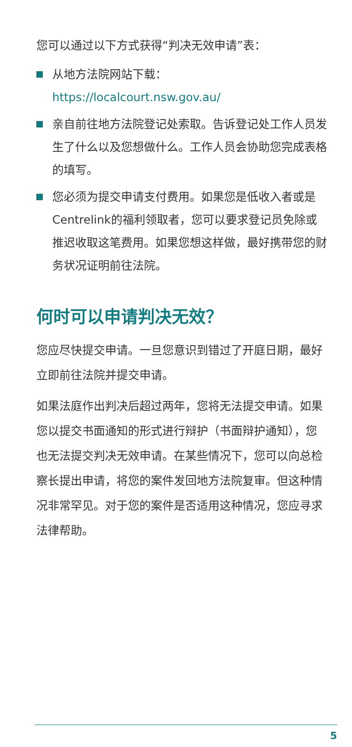您可以通过以下方式获得“判决无效申请”表：
从地方法院网站下载：https://localcourt.nsw.gov.au/
亲自前往地方法院登记处索取。告诉登记处工作人员发生了什么以及您想做什么。工作人员会协助您完成表格的填写。
您必须为提交申请支付费用。如果您是低收入者或是Centrelink的福利领取者，您可以要求登记员免除或推迟收取这笔费用。如果您想这样做，最好携带您的财务状况证明前往法院。
何时可以申请判决无效？
您应尽快提交申请。一旦您意识到错过了开庭日期，最好立即前往法院并提交申请。
如果法庭作出判决后超过两年，您将无法提交申请。如果您以提交书面通知的形式进行辩护（书面辩护通知），您也无法提交判决无效申请。在某些情况下，您可以向总检察长提出申请，将您的案件发回地方法院复审。但这种情况非常罕见。对于您的案件是否适用这种情况，您应寻求法律帮助。
5